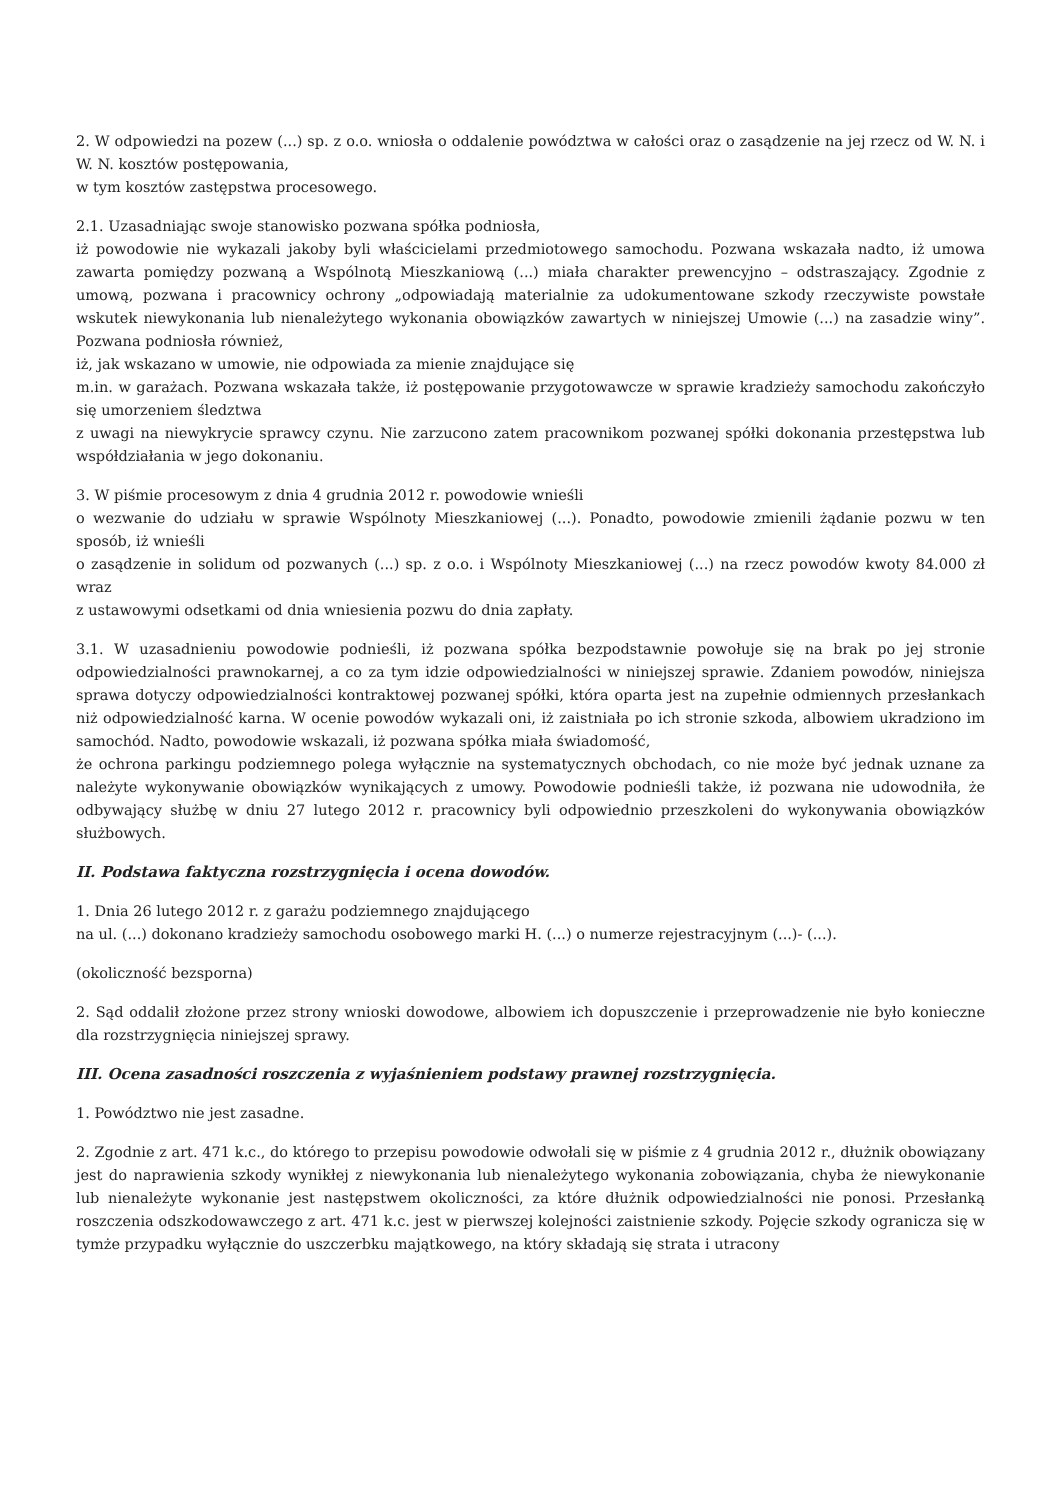2. W odpowiedzi na pozew (...) sp. z o.o. wniosła o oddalenie powództwa w całości oraz o zasądzenie na jej rzecz od W. N. i W. N. kosztów postępowania,
w tym kosztów zastępstwa procesowego.
2.1. Uzasadniając swoje stanowisko pozwana spółka podniosła,
iż powodowie nie wykazali jakoby byli właścicielami przedmiotowego samochodu. Pozwana wskazała nadto, iż umowa zawarta pomiędzy pozwaną a Wspólnotą Mieszkaniową (...) miała charakter prewencyjno – odstraszający. Zgodnie z umową, pozwana i pracownicy ochrony „odpowiadają materialnie za udokumentowane szkody rzeczywiste powstałe wskutek niewykonania lub nienależytego wykonania obowiązków zawartych w niniejszej Umowie (...) na zasadzie winy”. Pozwana podniosła również,
iż, jak wskazano w umowie, nie odpowiada za mienie znajdujące się
m.in. w garażach. Pozwana wskazała także, iż postępowanie przygotowawcze w sprawie kradzieży samochodu zakończyło się umorzeniem śledztwa
z uwagi na niewykrycie sprawcy czynu. Nie zarzucono zatem pracownikom pozwanej spółki dokonania przestępstwa lub współdziałania w jego dokonaniu.
3. W piśmie procesowym z dnia 4 grudnia 2012 r. powodowie wnieśli
o wezwanie do udziału w sprawie Wspólnoty Mieszkaniowej (...). Ponadto, powodowie zmienili żądanie pozwu w ten sposób, iż wnieśli
o zasądzenie in solidum od pozwanych (...) sp. z o.o. i Wspólnoty Mieszkaniowej (...) na rzecz powodów kwoty 84.000 zł wraz
z ustawowymi odsetkami od dnia wniesienia pozwu do dnia zapłaty.
3.1. W uzasadnieniu powodowie podnieśli, iż pozwana spółka bezpodstawnie powołuje się na brak po jej stronie odpowiedzialności prawnokarnej, a co za tym idzie odpowiedzialności w niniejszej sprawie. Zdaniem powodów, niniejsza sprawa dotyczy odpowiedzialności kontraktowej pozwanej spółki, która oparta jest na zupełnie odmiennych przesłankach niż odpowiedzialność karna. W ocenie powodów wykazali oni, iż zaistniała po ich stronie szkoda, albowiem ukradziono im samochód. Nadto, powodowie wskazali, iż pozwana spółka miała świadomość,
że ochrona parkingu podziemnego polega wyłącznie na systematycznych obchodach, co nie może być jednak uznane za należyte wykonywanie obowiązków wynikających z umowy. Powodowie podnieśli także, iż pozwana nie udowodniła, że odbywający służbę w dniu 27 lutego 2012 r. pracownicy byli odpowiednio przeszkoleni do wykonywania obowiązków służbowych.
II. Podstawa faktyczna rozstrzygnięcia i ocena dowodów.
1. Dnia 26 lutego 2012 r. z garażu podziemnego znajdującego
na ul. (...) dokonano kradzieży samochodu osobowego marki H. (...) o numerze rejestracyjnym (...)- (...).
(okoliczność bezsporna)
2. Sąd oddalił złożone przez strony wnioski dowodowe, albowiem ich dopuszczenie i przeprowadzenie nie było konieczne dla rozstrzygnięcia niniejszej sprawy.
III. Ocena zasadności roszczenia z wyjaśnieniem podstawy prawnej rozstrzygnięcia.
1. Powództwo nie jest zasadne.
2. Zgodnie z art. 471 k.c., do którego to przepisu powodowie odwołali się w piśmie z 4 grudnia 2012 r., dłużnik obowiązany jest do naprawienia szkody wynikłej z niewykonania lub nienależytego wykonania zobowiązania, chyba że niewykonanie lub nienależyte wykonanie jest następstwem okoliczności, za które dłużnik odpowiedzialności nie ponosi. Przesłanką roszczenia odszkodowawczego z art. 471 k.c. jest w pierwszej kolejności zaistnienie szkody. Pojęcie szkody ogranicza się w tymże przypadku wyłącznie do uszczerbku majątkowego, na który składają się strata i utracony